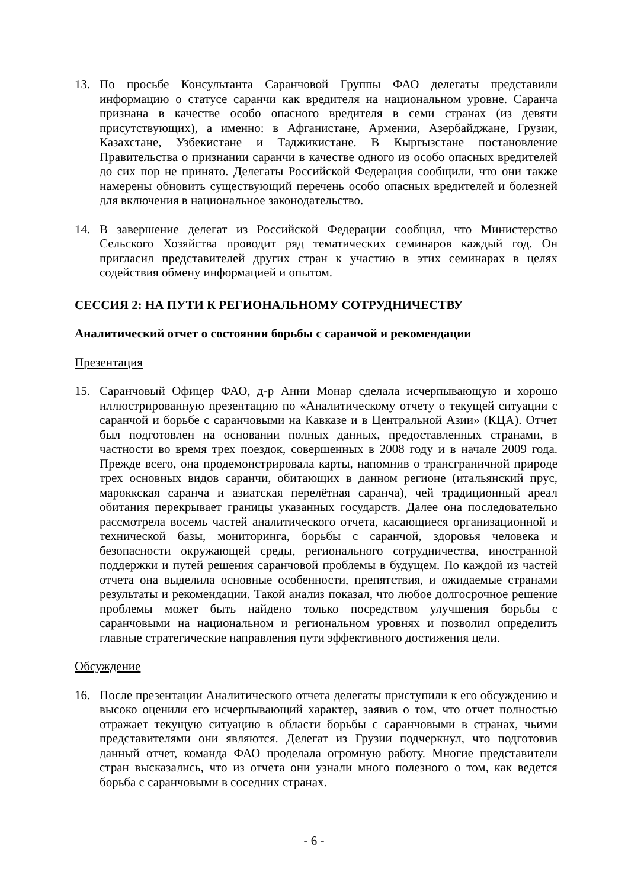13. По просьбе Консультанта Саранчовой Группы ФАО делегаты представили информацию о статусе саранчи как вредителя на национальном уровне. Саранча признана в качестве особо опасного вредителя в семи странах (из девяти присутствующих), а именно: в Афганистане, Армении, Азербайджане, Грузии, Казахстане, Узбекистане и Таджикистане. В Кыргызстане постановление Правительства о признании саранчи в качестве одного из особо опасных вредителей до сих пор не принято. Делегаты Российской Федерация сообщили, что они также намерены обновить существующий перечень особо опасных вредителей и болезней для включения в национальное законодательство.
14. В завершение делегат из Российской Федерации сообщил, что Министерство Сельского Хозяйства проводит ряд тематических семинаров каждый год. Он пригласил представителей других стран к участию в этих семинарах в целях содействия обмену информацией и опытом.
СЕССИЯ 2: НА ПУТИ К РЕГИОНАЛЬНОМУ СОТРУДНИЧЕСТВУ
Аналитический отчет о состоянии борьбы с саранчой и рекомендации
Презентация
15. Саранчовый Офицер ФАО, д-р Анни Монар сделала исчерпывающую и хорошо иллюстрированную презентацию по «Аналитическому отчету о текущей ситуации с саранчой и борьбе с саранчовыми на Кавказе и в Центральной Азии» (КЦА). Отчет был подготовлен на основании полных данных, предоставленных странами, в частности во время трех поездок, совершенных в 2008 году и в начале 2009 года. Прежде всего, она продемонстрировала карты, напомнив о трансграничной природе трех основных видов саранчи, обитающих в данном регионе (итальянский прус, мароккская саранча и азиатская перелётная саранча), чей традиционный ареал обитания перекрывает границы указанных государств. Далее она последовательно рассмотрела восемь частей аналитического отчета, касающиеся организационной и технической базы, мониторинга, борьбы с саранчой, здоровья человека и безопасности окружающей среды, регионального сотрудничества, иностранной поддержки и путей решения саранчовой проблемы в будущем. По каждой из частей отчета она выделила основные особенности, препятствия, и ожидаемые странами результаты и рекомендации. Такой анализ показал, что любое долгосрочное решение проблемы может быть найдено только посредством улучшения борьбы с саранчовыми на национальном и региональном уровнях и позволил определить главные стратегические направления пути эффективного достижения цели.
Обсуждение
16. После презентации Аналитического отчета делегаты приступили к его обсуждению и высоко оценили его исчерпывающий характер, заявив о том, что отчет полностью отражает текущую ситуацию в области борьбы с саранчовыми в странах, чьими представителями они являются. Делегат из Грузии подчеркнул, что подготовив данный отчет, команда ФАО проделала огромную работу. Многие представители стран высказались, что из отчета они узнали много полезного о том, как ведется борьба с саранчовыми в соседних странах.
- 6 -